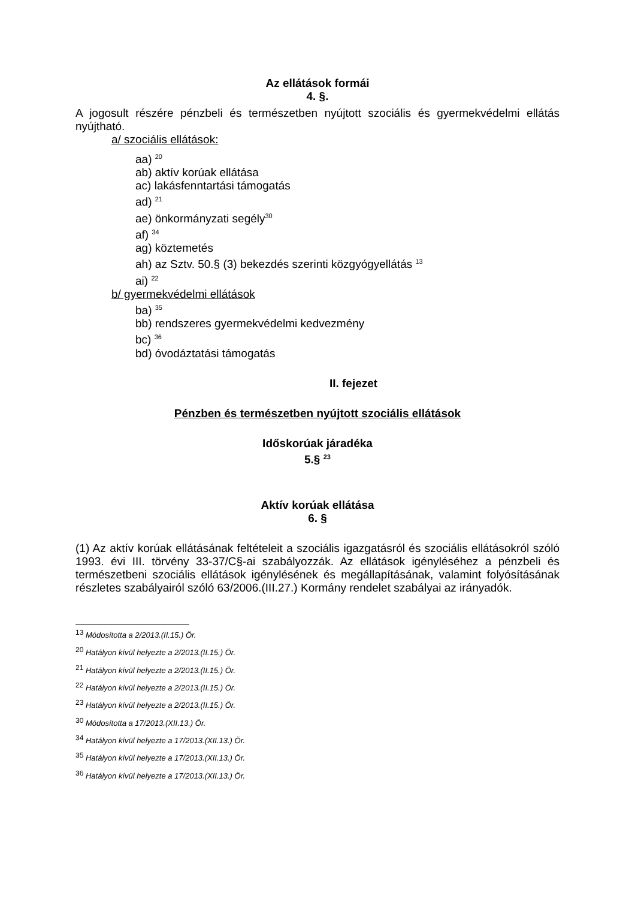Az ellátások formái
4. §.
A jogosult részére pénzbeli és természetben nyújtott szociális és gyermekvédelmi ellátás nyújtható.
a/ szociális ellátások:
aa) <sup>20</sup>
ab) aktív korúak ellátása
ac) lakásfenntartási támogatás
ad) <sup>21</sup>
ae) önkormányzati segély<sup>30</sup>
af) <sup>34</sup>
ag) köztemetés
ah) az Sztv. 50.§ (3) bekezdés szerinti közgyógyellátás <sup>13</sup>
ai) <sup>22</sup>
b/ gyermekvédelmi ellátások
ba) <sup>35</sup>
bb) rendszeres gyermekvédelmi kedvezmény
bc) <sup>36</sup>
bd) óvodáztatási támogatás
II. fejezet
Pénzben és természetben nyújtott szociális ellátások
Időskorúak járadéka
5.§ <sup>23</sup>
Aktív korúak ellátása
6. §
(1) Az aktív korúak ellátásának feltételeit a szociális igazgatásról és szociális ellátásokról szóló 1993. évi III. törvény 33-37/C§-ai szabályozzák. Az ellátások igényléséhez a pénzbeli és természetbeni szociális ellátások igénylésének és megállapításának, valamint folyósításának részletes szabályairól szóló 63/2006.(III.27.) Kormány rendelet szabályai az irányadók.
<sup>13</sup> Módosította a 2/2013.(II.15.) Ör.
<sup>20</sup> Hatályon kívül helyezte a 2/2013.(II.15.) Ör.
<sup>21</sup> Hatályon kívül helyezte a 2/2013.(II.15.) Ör.
<sup>22</sup> Hatályon kívül helyezte a 2/2013.(II.15.) Ör.
<sup>23</sup> Hatályon kívül helyezte a 2/2013.(II.15.) Ör.
<sup>30</sup> Módosította a 17/2013.(XII.13.) Ör.
<sup>34</sup> Hatályon kívül helyezte a 17/2013.(XII.13.) Ör.
<sup>35</sup> Hatályon kívül helyezte a 17/2013.(XII.13.) Ör.
<sup>36</sup> Hatályon kívül helyezte a 17/2013.(XII.13.) Ör.